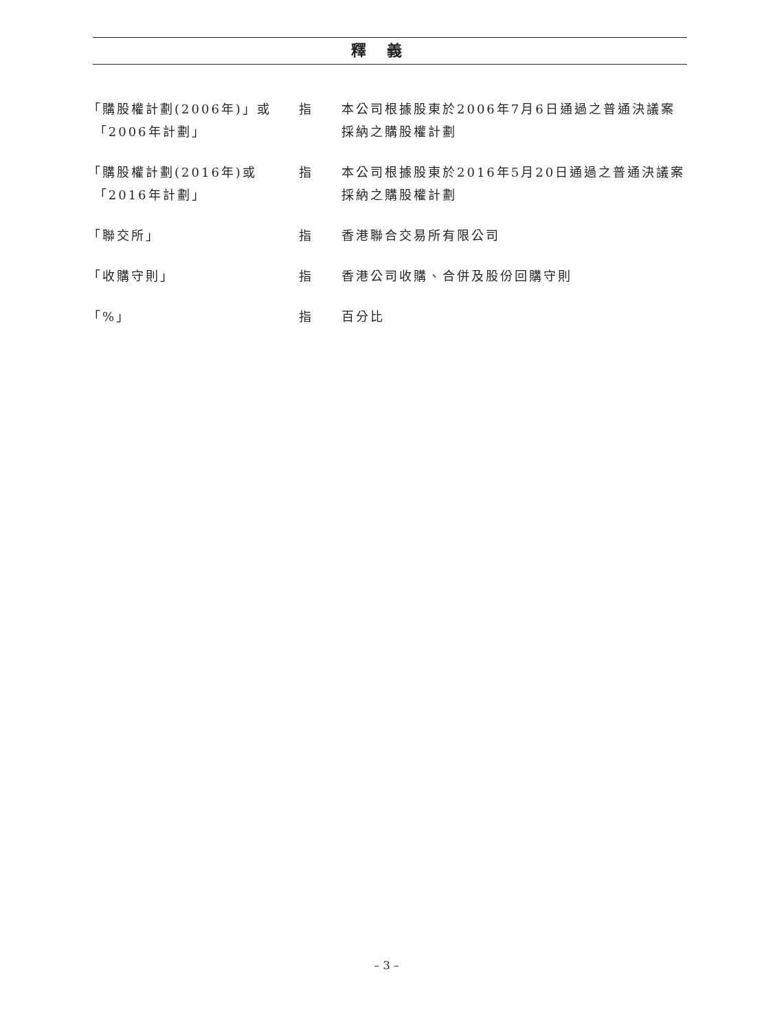釋義
「購股權計劃(2006年)」或
「2006年計劃」
指 本公司根據股東於2006年7月6日通過之普通決議案採納之購股權計劃
「購股權計劃(2016年)或
「2016年計劃」
指 本公司根據股東於2016年5月20日通過之普通決議案採納之購股權計劃
「聯交所」 指 香港聯合交易所有限公司
「收購守則」 指 香港公司收購、合併及股份回購守則
「%」 指 百分比
– 3 –